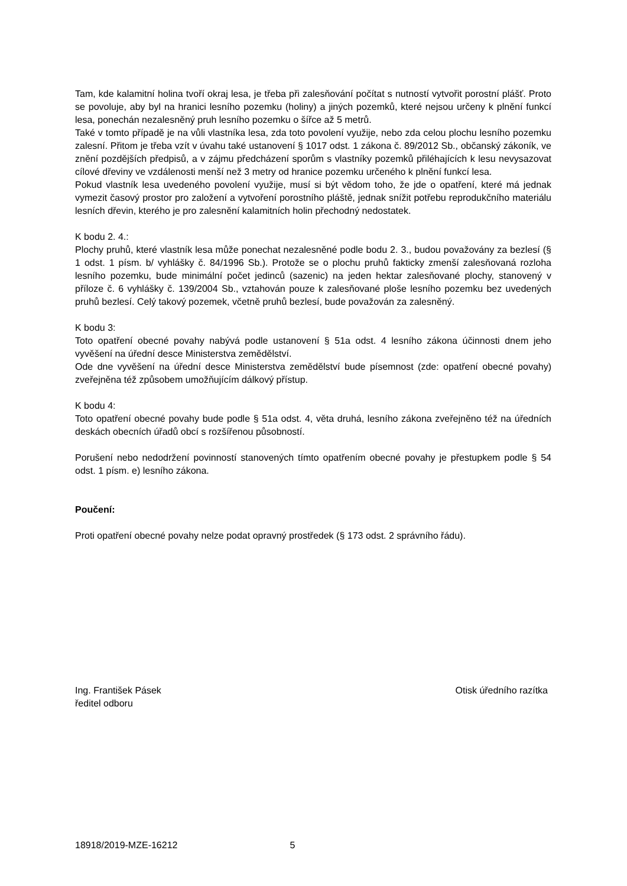Tam, kde kalamitní holina tvoří okraj lesa, je třeba při zalesňování počítat s nutností vytvořit porostní plášť. Proto se povoluje, aby byl na hranici lesního pozemku (holiny) a jiných pozemků, které nejsou určeny k plnění funkcí lesa, ponechán nezalesněný pruh lesního pozemku o šířce až 5 metrů.
Také v tomto případě je na vůli vlastníka lesa, zda toto povolení využije, nebo zda celou plochu lesního pozemku zalesní. Přitom je třeba vzít v úvahu také ustanovení § 1017 odst. 1 zákona č. 89/2012 Sb., občanský zákoník, ve znění pozdějších předpisů, a v zájmu předcházení sporům s vlastníky pozemků přiléhajících k lesu nevysazovat cílové dřeviny ve vzdálenosti menší než 3 metry od hranice pozemku určeného k plnění funkcí lesa.
Pokud vlastník lesa uvedeného povolení využije, musí si být vědom toho, že jde o opatření, které má jednak vymezit časový prostor pro založení a vytvoření porostního pláště, jednak snížit potřebu reprodukčního materiálu lesních dřevin, kterého je pro zalesnění kalamitních holin přechodný nedostatek.
K bodu 2. 4.:
Plochy pruhů, které vlastník lesa může ponechat nezalesněné podle bodu 2. 3., budou považovány za bezlesí (§ 1 odst. 1 písm. b/ vyhlášky č. 84/1996 Sb.). Protože se o plochu pruhů fakticky zmenší zalesňovaná rozloha lesního pozemku, bude minimální počet jedinců (sazenic) na jeden hektar zalesňované plochy, stanovený v příloze č. 6 vyhlášky č. 139/2004 Sb., vztahován pouze k zalesňované ploše lesního pozemku bez uvedených pruhů bezlesí. Celý takový pozemek, včetně pruhů bezlesí, bude považován za zalesněný.
K bodu 3:
Toto opatření obecné povahy nabývá podle ustanovení § 51a odst. 4 lesního zákona účinnosti dnem jeho vyvěšení na úřední desce Ministerstva zemědělství.
Ode dne vyvěšení na úřední desce Ministerstva zemědělství bude písemnost (zde: opatření obecné povahy) zveřejněna též způsobem umožňujícím dálkový přístup.
K bodu 4:
Toto opatření obecné povahy bude podle § 51a odst. 4, věta druhá, lesního zákona zveřejněno též na úředních deskách obecních úřadů obcí s rozšířenou působností.
Porušení nebo nedodržení povinností stanovených tímto opatřením obecné povahy je přestupkem podle § 54 odst. 1 písm. e) lesního zákona.
Poučení:
Proti opatření obecné povahy nelze podat opravný prostředek (§ 173 odst. 2 správního řádu).
Ing. František Pásek
ředitel odboru
Otisk úředního razítka
18918/2019-MZE-16212 5